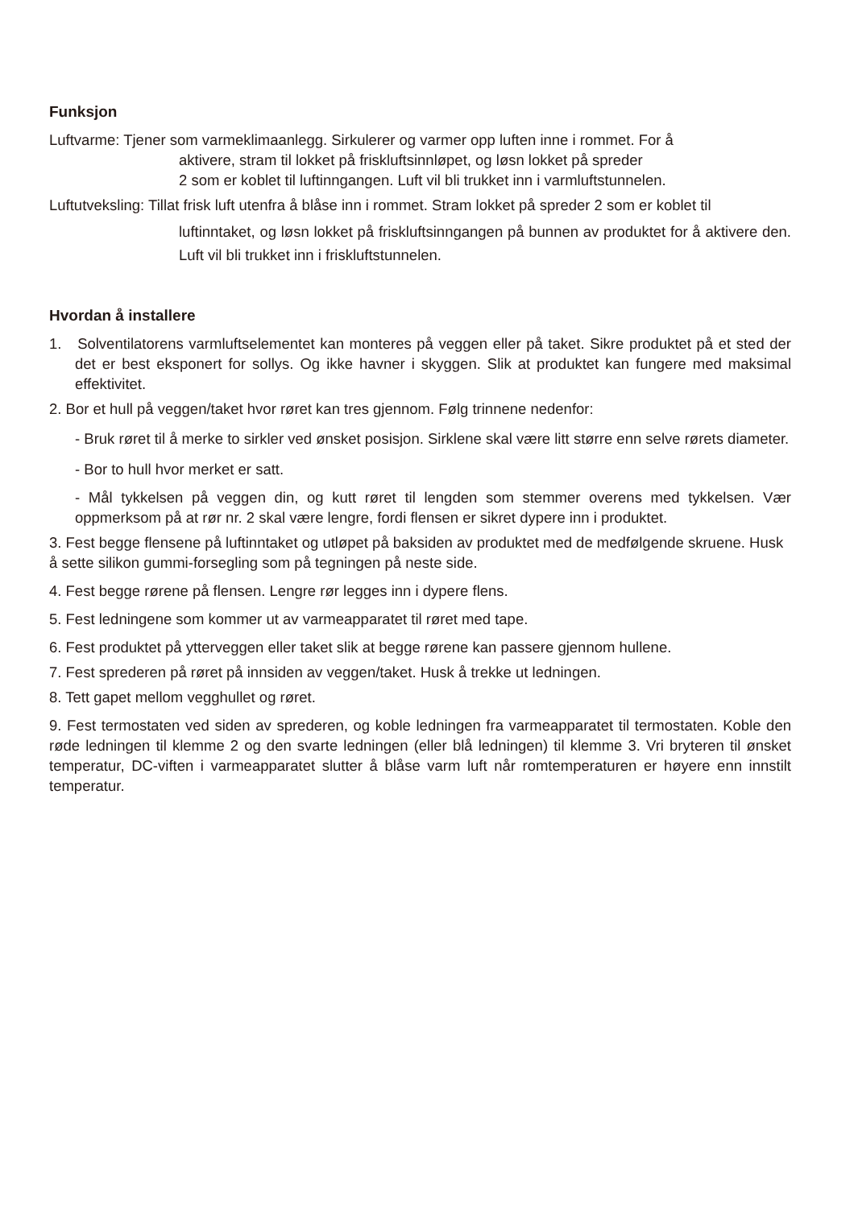Funksjon
Luftvarme: Tjener som varmeklimaanlegg. Sirkulerer og varmer opp luften inne i rommet. For å
aktivere, stram til lokket på friskluftsinnløpet, og løsn lokket på spreder
2 som er koblet til luftinngangen. Luft vil bli trukket inn i varmluftstunnelen.
Luftutveksling: Tillat frisk luft utenfra å blåse inn i rommet. Stram lokket på spreder 2 som er koblet til
luftinntaket, og løsn lokket på friskluftsinngangen på bunnen av produktet for å aktivere den. Luft vil bli trukket inn i friskluftstunnelen.
Hvordan å installere
1. Solventilatorens varmluftselementet kan monteres på veggen eller på taket. Sikre produktet på et sted der det er best eksponert for sollys. Og ikke havner i skyggen. Slik at produktet kan fungere med maksimal effektivitet.
2. Bor et hull på veggen/taket hvor røret kan tres gjennom. Følg trinnene nedenfor:
- Bruk røret til å merke to sirkler ved ønsket posisjon. Sirklene skal være litt større enn selve rørets diameter.
- Bor to hull hvor merket er satt.
- Mål tykkelsen på veggen din, og kutt røret til lengden som stemmer overens med tykkelsen. Vær oppmerksom på at rør nr. 2 skal være lengre, fordi flensen er sikret dypere inn i produktet.
3. Fest begge flensene på luftinntaket og utløpet på baksiden av produktet med de medfølgende skruene. Husk å sette silikon gummi-forsegling som på tegningen på neste side.
4. Fest begge rørene på flensen. Lengre rør legges inn i dypere flens.
5. Fest ledningene som kommer ut av varmeapparatet til røret med tape.
6. Fest produktet på ytterveggen eller taket slik at begge rørene kan passere gjennom hullene.
7. Fest sprederen på røret på innsiden av veggen/taket. Husk å trekke ut ledningen.
8. Tett gapet mellom vegghullet og røret.
9. Fest termostaten ved siden av sprederen, og koble ledningen fra varmeapparatet til termostaten. Koble den røde ledningen til klemme 2 og den svarte ledningen (eller blå ledningen) til klemme 3. Vri bryteren til ønsket temperatur, DC-viften i varmeapparatet slutter å blåse varm luft når romtemperaturen er høyere enn innstilt temperatur.